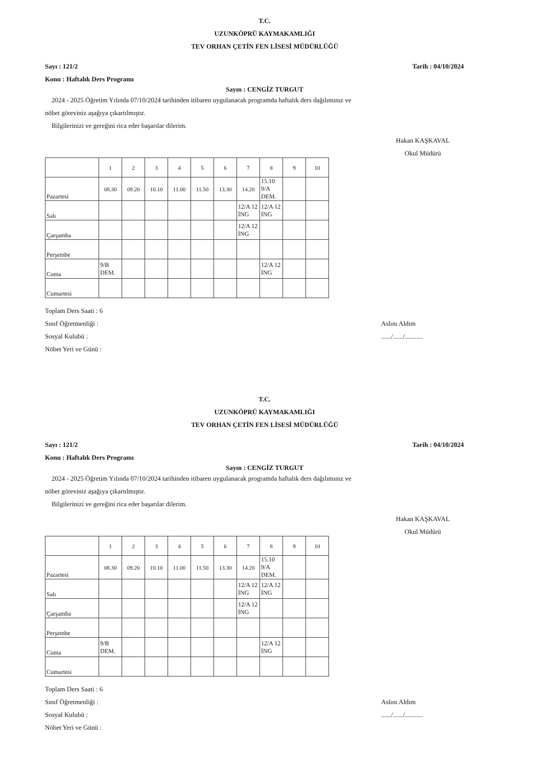T.C.
UZUNKÖPRÜ KAYMAKAMLIĞI
TEV ORHAN ÇETİN FEN LİSESİ MÜDÜRLÜĞÜ
Sayı : 121/2
Konu : Haftalık Ders Programı Tarih : 04/10/2024
Sayın : CENGİZ TURGUT
2024 - 2025 Öğretim Yılında 07/10/2024 tarihinden itibaren uygulanacak programda haftalık ders dağılımınız ve
nöbet göreviniz aşağıya çıkartılmıştır.
Bilgilerinizi ve gereğini rica eder başarılar dilerim.
Hakan KAŞKAVAL
Okul Müdürü
| | 1 | 2 | 3 | 4 | 5 | 6 | 7 | 8 | 9 | 10 |
| Pazartesi | 08.30 | 09.20 | 10.10 | 11.00 | 11.50 | 13.30 | 14.20 | 15.10 9/A DEM. | | |
| Salı | | | | | | | 12/A 12 İNG | 12/A 12 İNG | | |
| Çarşamba | | | | | | | 12/A 12 İNG | | | |
| Perşembe | | | | | | | | | | |
| Cuma | 9/B DEM. | | | | | | | 12/A 12 İNG | | |
| Cumartesi | | | | | | | | | | |
Toplam Ders Saati : 6
Sınıf Öğretmenliği :
Sosyal Kulubü :
Nöbet Yeri ve Günü :
Aslını Aldım
....../....../...........
T.C.
UZUNKÖPRÜ KAYMAKAMLIĞI
TEV ORHAN ÇETİN FEN LİSESİ MÜDÜRLÜĞÜ
Sayı : 121/2
Konu : Haftalık Ders Programı Tarih : 04/10/2024
Sayın : CENGİZ TURGUT
2024 - 2025 Öğretim Yılında 07/10/2024 tarihinden itibaren uygulanacak programda haftalık ders dağılımınız ve
nöbet göreviniz aşağıya çıkartılmıştır.
Bilgilerinizi ve gereğini rica eder başarılar dilerim.
Hakan KAŞKAVAL
Okul Müdürü
| | 1 | 2 | 3 | 4 | 5 | 6 | 7 | 8 | 9 | 10 |
| Pazartesi | 08.30 | 09.20 | 10.10 | 11.00 | 11.50 | 13.30 | 14.20 | 15.10 9/A DEM. | | |
| Salı | | | | | | | 12/A 12 İNG | 12/A 12 İNG | | |
| Çarşamba | | | | | | | 12/A 12 İNG | | | |
| Perşembe | | | | | | | | | | |
| Cuma | 9/B DEM. | | | | | | | 12/A 12 İNG | | |
| Cumartesi | | | | | | | | | | |
Toplam Ders Saati : 6
Sınıf Öğretmenliği :
Sosyal Kulubü :
Nöbet Yeri ve Günü :
Aslını Aldım
....../....../...........